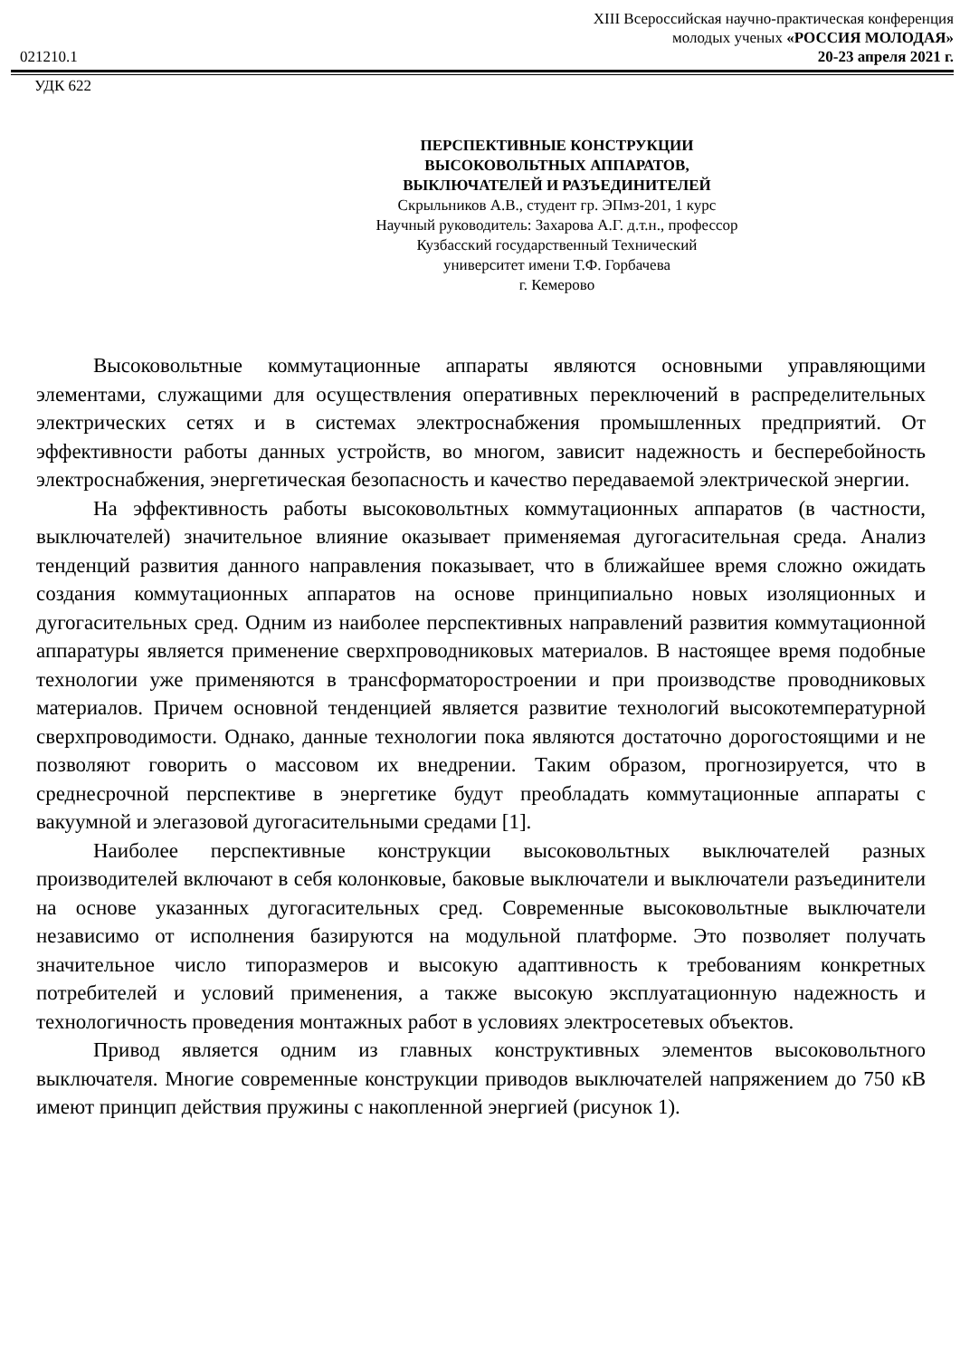XIII Всероссийская научно-практическая конференция
молодых ученых «РОССИЯ МОЛОДАЯ»
021210.1 20-23 апреля 2021 г.
УДК 622
ПЕРСПЕКТИВНЫЕ КОНСТРУКЦИИ
ВЫСОКОВОЛЬТНЫХ АППАРАТОВ,
ВЫКЛЮЧАТЕЛЕЙ И РАЗЪЕДИНИТЕЛЕЙ
Скрыльников А.В., студент гр. ЭПмз-201, 1 курс
Научный руководитель: Захарова А.Г. д.т.н., профессор
Кузбасский государственный Технический
университет имени Т.Ф. Горбачева
г. Кемерово
Высоковольтные коммутационные аппараты являются основными управляющими элементами, служащими для осуществления оперативных переключений в распределительных электрических сетях и в системах электроснабжения промышленных предприятий. От эффективности работы данных устройств, во многом, зависит надежность и бесперебойность электроснабжения, энергетическая безопасность и качество передаваемой электрической энергии.
На эффективность работы высоковольтных коммутационных аппаратов (в частности, выключателей) значительное влияние оказывает применяемая дугогасительная среда. Анализ тенденций развития данного направления показывает, что в ближайшее время сложно ожидать создания коммутационных аппаратов на основе принципиально новых изоляционных и дугогасительных сред. Одним из наиболее перспективных направлений развития коммутационной аппаратуры является применение сверхпроводниковых материалов. В настоящее время подобные технологии уже применяются в трансформаторостроении и при производстве проводниковых материалов. Причем основной тенденцией является развитие технологий высокотемпературной сверхпроводимости. Однако, данные технологии пока являются достаточно дорогостоящими и не позволяют говорить о массовом их внедрении. Таким образом, прогнозируется, что в среднесрочной перспективе в энергетике будут преобладать коммутационные аппараты с вакуумной и элегазовой дугогасительными средами [1].
Наиболее перспективные конструкции высоковольтных выключателей разных производителей включают в себя колонковые, баковые выключатели и выключатели разъединители на основе указанных дугогасительных сред. Современные высоковольтные выключатели независимо от исполнения базируются на модульной платформе. Это позволяет получать значительное число типоразмеров и высокую адаптивность к требованиям конкретных потребителей и условий применения, а также высокую эксплуатационную надежность и технологичность проведения монтажных работ в условиях электросетевых объектов.
Привод является одним из главных конструктивных элементов высоковольтного выключателя. Многие современные конструкции приводов выключателей напряжением до 750 кВ имеют принцип действия пружины с накопленной энергией (рисунок 1).